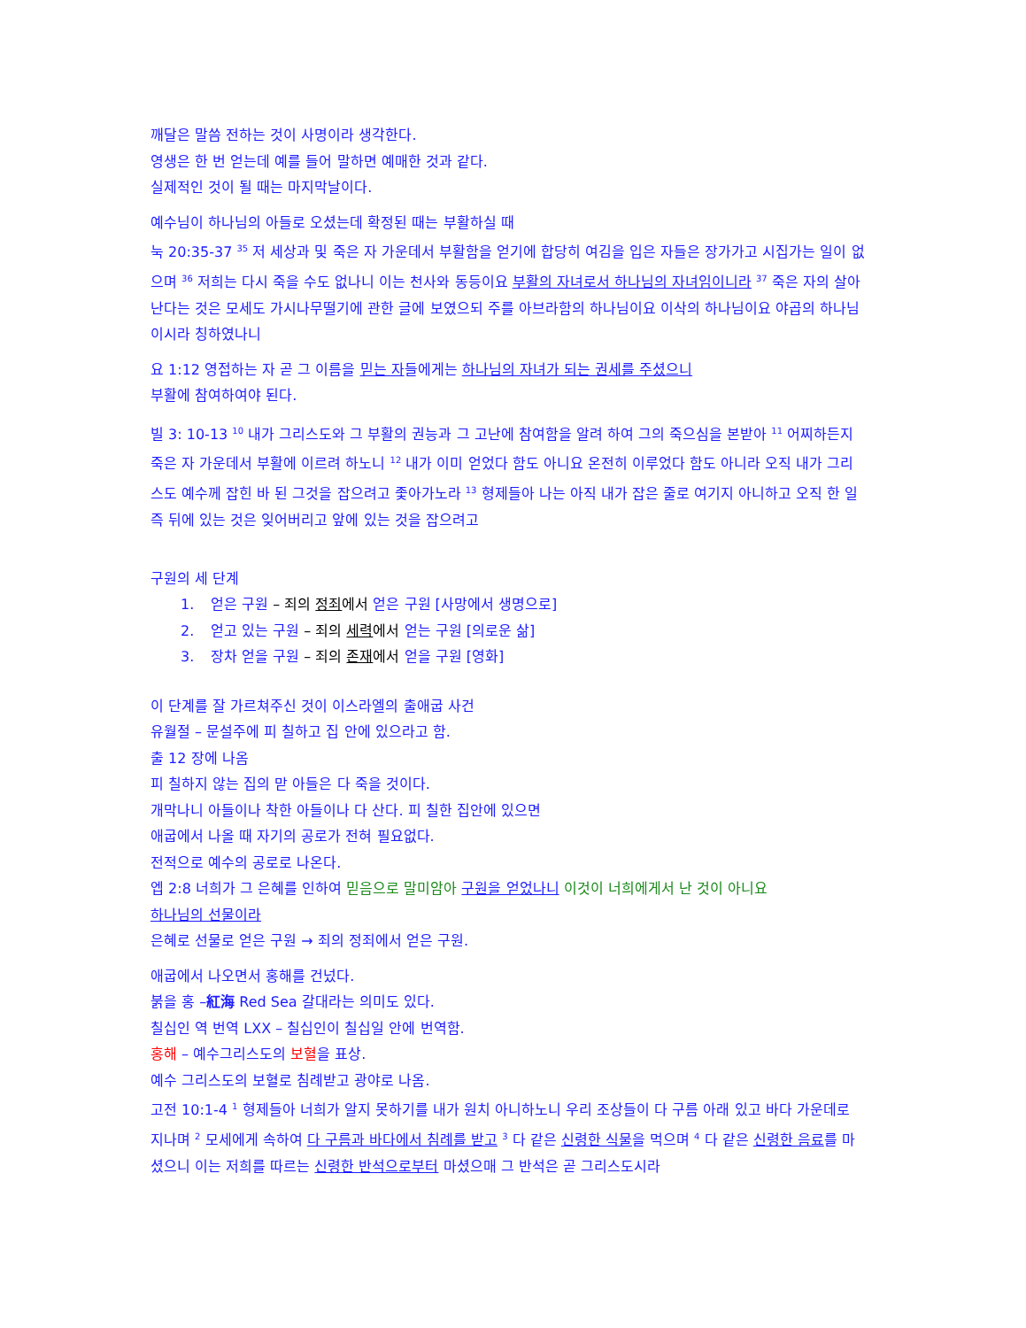깨달은 말씀 전하는 것이 사명이라 생각한다.
영생은 한 번 얻는데 예를 들어 말하면 예매한 것과 같다.
실제적인 것이 될 때는 마지막날이다.
예수님이 하나님의 아들로 오셨는데 확정된 때는 부활하실 때
눅 20:35-37 <sup>35</sup> 저 세상과 및 죽은 자 가운데서 부활함을 얻기에 합당히 여김을 입은 자들은 장가가고 시집가는 일이 없으며 <sup>36</sup> 저희는 다시 죽을 수도 없나니 이는 천사와 동등이요 부활의 자녀로서 하나님의 자녀임이니라 <sup>37</sup> 죽은 자의 살아난다는 것은 모세도 가시나무떨기에 관한 글에 보였으되 주를 아브라함의 하나님이요 이삭의 하나님이요 야곱의 하나님이시라 칭하였나니
요 1:12 영접하는 자 곧 그 이름을 믿는 자들에게는 하나님의 자녀가 되는 권세를 주셨으니
부활에 참여하여야 된다.
빌 3: 10-13 <sup>10</sup> 내가 그리스도와 그 부활의 권능과 그 고난에 참여함을 알려 하여 그의 죽으심을 본받아 <sup>11</sup> 어찌하든지 죽은 자 가운데서 부활에 이르려 하노니 <sup>12</sup> 내가 이미 얻었다 함도 아니요 온전히 이루었다 함도 아니라 오직 내가 그리스도 예수께 잡힌 바 된 그것을 잡으려고 좇아가노라 <sup>13</sup> 형제들아 나는 아직 내가 잡은 줄로 여기지 아니하고 오직 한 일 즉 뒤에 있는 것은 잊어버리고 앞에 있는 것을 잡으려고
구원의 세 단계
1. 얻은 구원 – 죄의 정죄에서 얻은 구원 [사망에서 생명으로]
2. 얻고 있는 구원 – 죄의 세력에서 얻는 구원 [의로운 삶]
3. 장차 얻을 구원 – 죄의 존재에서 얻을 구원 [영화]
이 단계를 잘 가르쳐주신 것이 이스라엘의 출애굽 사건
유월절 – 문설주에 피 칠하고 집 안에 있으라고 함.
출 12 장에 나옴
피 칠하지 않는 집의 맏 아들은 다 죽을 것이다.
개막나니 아들이나 착한 아들이나 다 산다. 피 칠한 집안에 있으면
애굽에서 나올 때 자기의 공로가 전혀 필요없다.
전적으로 예수의 공로로 나온다.
엡 2:8 너희가 그 은혜를 인하여 믿음으로 말미암아 구원을 얻었나니 이것이 너희에게서 난 것이 아니요
하나님의 선물이라
은혜로 선물로 얻은 구원 → 죄의 정죄에서 얻은 구원.
애굽에서 나오면서 홍해를 건넜다.
붉을 홍 –紅海 Red Sea 갈대라는 의미도 있다.
칠십인 역 번역 LXX – 칠십인이 칠십일 안에 번역함.
홍해 – 예수그리스도의 보혈을 표상.
예수 그리스도의 보혈로 침례받고 광야로 나옴.
고전 10:1-4 <sup>1</sup> 형제들아 너희가 알지 못하기를 내가 원치 아니하노니 우리 조상들이 다 구름 아래 있고 바다 가운데로 지나며 <sup>2</sup> 모세에게 속하여 다 구름과 바다에서 침례를 받고 <sup>3</sup> 다 같은 신령한 식물을 먹으며 <sup>4</sup> 다 같은 신령한 음료를 마셨으니 이는 저희를 따르는 신령한 반석으로부터 마셨으매 그 반석은 곧 그리스도시라